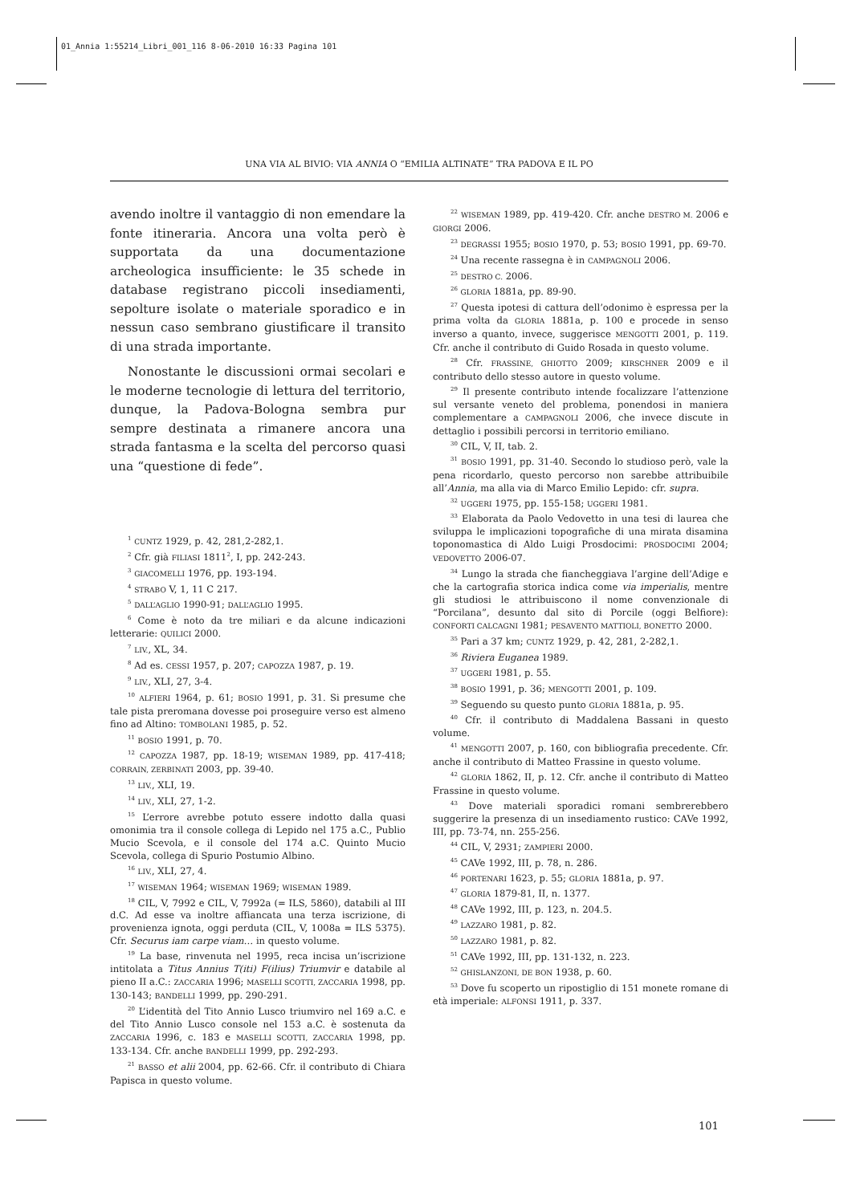01_Annia 1:55214_Libri_001_116 8-06-2010 16:33 Pagina 101
UNA VIA AL BIVIO: VIA ANNIA O “EMILIA ALTINATE” TRA PADOVA E IL PO
avendo inoltre il vantaggio di non emendare la fonte itineraria. Ancora una volta però è supportata da una documentazione archeologica insufficiente: le 35 schede in database registrano piccoli insediamenti, sepolture isolate o materiale sporadico e in nessun caso sembrano giustificare il transito di una strada importante.
Nonostante le discussioni ormai secolari e le moderne tecnologie di lettura del territorio, dunque, la Padova-Bologna sembra pur sempre destinata a rimanere ancora una strada fantasma e la scelta del percorso quasi una “questione di fede”.
<sup>1</sup> CUNTZ 1929, p. 42, 281,2-282,1.
<sup>2</sup> Cfr. già FILIASI 1811<sup>2</sup>, I, pp. 242-243.
<sup>3</sup> GIACOMELLI 1976, pp. 193-194.
<sup>4</sup> STRABO V, 1, 11 C 217.
<sup>5</sup> DALL’AGLIO 1990-91; DALL’AGLIO 1995.
<sup>6</sup> Come è noto da tre miliari e da alcune indicazioni letterarie: QUILICI 2000.
<sup>7</sup> LIV., XL, 34.
<sup>8</sup> Ad es. CESSI 1957, p. 207; CAPOZZA 1987, p. 19.
<sup>9</sup> LIV., XLI, 27, 3-4.
<sup>10</sup> ALFIERI 1964, p. 61; BOSIO 1991, p. 31. Si presume che tale pista preromana dovesse poi proseguire verso est almeno fino ad Altino: TOMBOLANI 1985, p. 52.
<sup>11</sup> BOSIO 1991, p. 70.
<sup>12</sup> CAPOZZA 1987, pp. 18-19; WISEMAN 1989, pp. 417-418; CORRAIN, ZERBINATI 2003, pp. 39-40.
<sup>13</sup> LIV., XLI, 19.
<sup>14</sup> LIV., XLI, 27, 1-2.
<sup>15</sup> L’errore avrebbe potuto essere indotto dalla quasi omonimia tra il console collega di Lepido nel 175 a.C., Publio Mucio Scevola, e il console del 174 a.C. Quinto Mucio Scevola, collega di Spurio Postumio Albino.
<sup>16</sup> LIV., XLI, 27, 4.
<sup>17</sup> WISEMAN 1964; WISEMAN 1969; WISEMAN 1989.
<sup>18</sup> CIL, V, 7992 e CIL, V, 7992a (= ILS, 5860), databili al III d.C. Ad esse va inoltre affiancata una terza iscrizione, di provenienza ignota, oggi perduta (CIL, V, 1008a = ILS 5375). Cfr. Securus iam carpe viam… in questo volume.
<sup>19</sup> La base, rinvenuta nel 1995, reca incisa un’iscrizione intitolata a Titus Annius T(iti) F(ilius) Triumvir e databile al pieno II a.C.: ZACCARIA 1996; MASELLI SCOTTI, ZACCARIA 1998, pp. 130-143; BANDELLI 1999, pp. 290-291.
<sup>20</sup> L’identità del Tito Annio Lusco triumviro nel 169 a.C. e del Tito Annio Lusco console nel 153 a.C. è sostenuta da ZACCARIA 1996, c. 183 e MASELLI SCOTTI, ZACCARIA 1998, pp. 133-134. Cfr. anche BANDELLI 1999, pp. 292-293.
<sup>21</sup> BASSO et alii 2004, pp. 62-66. Cfr. il contributo di Chiara Papisca in questo volume.
<sup>22</sup> WISEMAN 1989, pp. 419-420. Cfr. anche DESTRO M. 2006 e GIORGI 2006.
<sup>23</sup> DEGRASSI 1955; BOSIO 1970, p. 53; BOSIO 1991, pp. 69-70.
<sup>24</sup> Una recente rassegna è in CAMPAGNOLI 2006.
<sup>25</sup> DESTRO C. 2006.
<sup>26</sup> GLORIA 1881a, pp. 89-90.
<sup>27</sup> Questa ipotesi di cattura dell’odonimo è espressa per la prima volta da GLORIA 1881a, p. 100 e procede in senso inverso a quanto, invece, suggerisce MENGOTTI 2001, p. 119. Cfr. anche il contributo di Guido Rosada in questo volume.
<sup>28</sup> Cfr. FRASSINE, GHIOTTO 2009; KIRSCHNER 2009 e il contributo dello stesso autore in questo volume.
<sup>29</sup> Il presente contributo intende focalizzare l’attenzione sul versante veneto del problema, ponendosi in maniera complementare a CAMPAGNOLI 2006, che invece discute in dettaglio i possibili percorsi in territorio emiliano.
<sup>30</sup> CIL, V, II, tab. 2.
<sup>31</sup> BOSIO 1991, pp. 31-40. Secondo lo studioso però, vale la pena ricordarlo, questo percorso non sarebbe attribuibile all’Annia, ma alla via di Marco Emilio Lepido: cfr. supra.
<sup>32</sup> UGGERI 1975, pp. 155-158; UGGERI 1981.
<sup>33</sup> Elaborata da Paolo Vedovetto in una tesi di laurea che sviluppa le implicazioni topografiche di una mirata disamina toponomastica di Aldo Luigi Prosdocimi: PROSDOCIMI 2004; VEDOVETTO 2006-07.
<sup>34</sup> Lungo la strada che fiancheggiava l’argine dell’Adige e che la cartografia storica indica come via imperialis, mentre gli studiosi le attribuiscono il nome convenzionale di “Porcilana”, desunto dal sito di Porcile (oggi Belfiore): CONFORTI CALCAGNI 1981; PESAVENTO MATTIOLI, BONETTO 2000.
<sup>35</sup> Pari a 37 km; CUNTZ 1929, p. 42, 281, 2-282,1.
<sup>36</sup> Riviera Euganea 1989.
<sup>37</sup> UGGERI 1981, p. 55.
<sup>38</sup> BOSIO 1991, p. 36; MENGOTTI 2001, p. 109.
<sup>39</sup> Seguendo su questo punto GLORIA 1881a, p. 95.
<sup>40</sup> Cfr. il contributo di Maddalena Bassani in questo volume.
<sup>41</sup> MENGOTTI 2007, p. 160, con bibliografia precedente. Cfr. anche il contributo di Matteo Frassine in questo volume.
<sup>42</sup> GLORIA 1862, II, p. 12. Cfr. anche il contributo di Matteo Frassine in questo volume.
<sup>43</sup> Dove materiali sporadici romani sembrerebbero suggerire la presenza di un insediamento rustico: CAVe 1992, III, pp. 73-74, nn. 255-256.
<sup>44</sup> CIL, V, 2931; ZAMPIERI 2000.
<sup>45</sup> CAVe 1992, III, p. 78, n. 286.
<sup>46</sup> PORTENARI 1623, p. 55; GLORIA 1881a, p. 97.
<sup>47</sup> GLORIA 1879-81, II, n. 1377.
<sup>48</sup> CAVe 1992, III, p. 123, n. 204.5.
<sup>49</sup> LAZZARO 1981, p. 82.
<sup>50</sup> LAZZARO 1981, p. 82.
<sup>51</sup> CAVe 1992, III, pp. 131-132, n. 223.
<sup>52</sup> GHISLANZONI, DE BON 1938, p. 60.
<sup>53</sup> Dove fu scoperto un ripostiglio di 151 monete romane di età imperiale: ALFONSI 1911, p. 337.
101